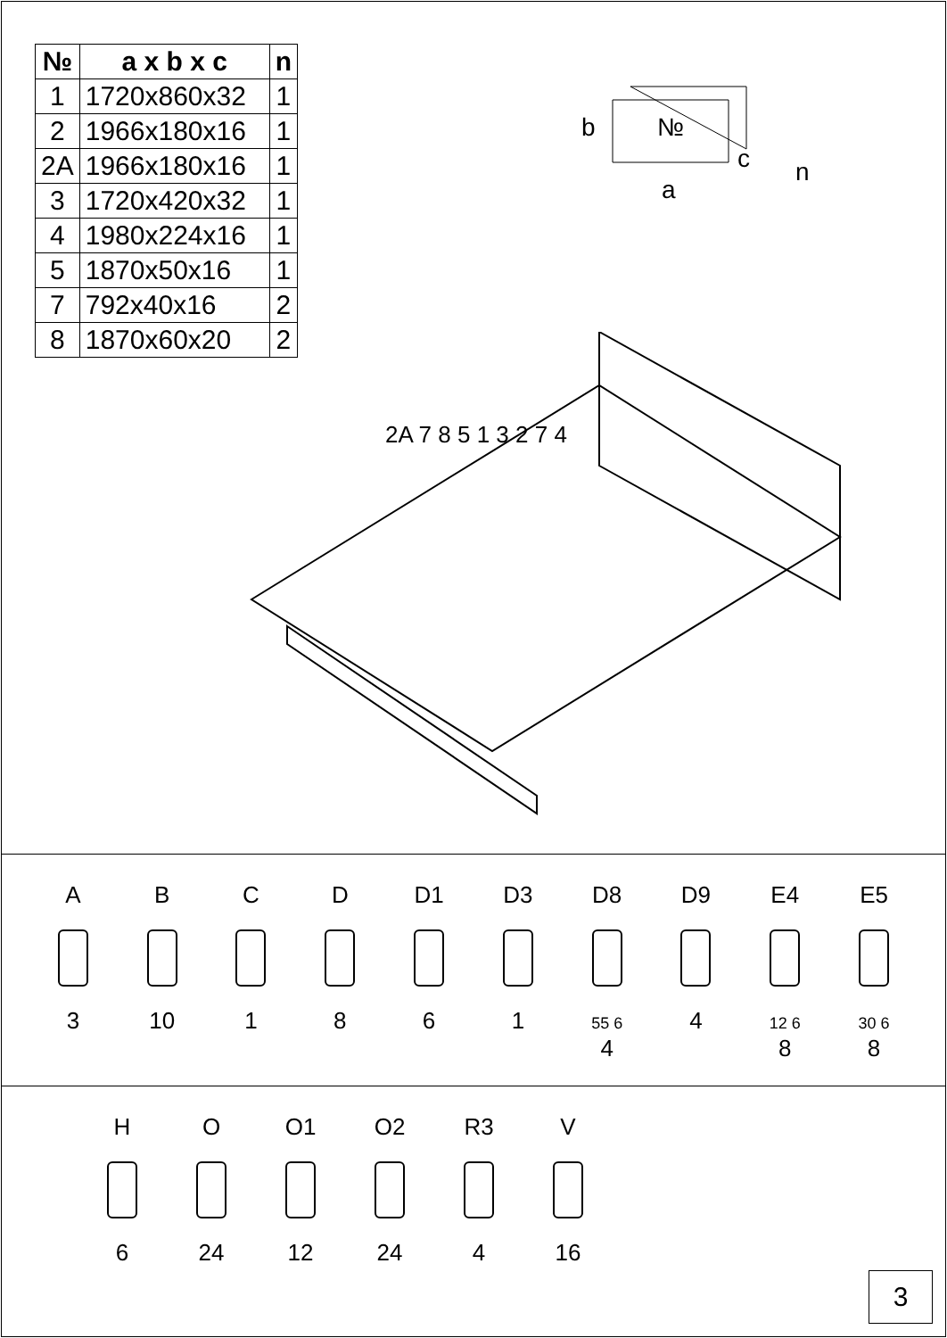| № | a x b x c | n |
| --- | --- | --- |
| 1 | 1720x860x32 | 1 |
| 2 | 1966x180x16 | 1 |
| 2A | 1966x180x16 | 1 |
| 3 | 1720x420x32 | 1 |
| 4 | 1980x224x16 | 1 |
| 5 | 1870x50x16 | 1 |
| 7 | 792x40x16 | 2 |
| 8 | 1870x60x20 | 2 |
b №
c n
a
2A 7 8 5 1 3 2 7 4
A
3
B
10
C
1
D
8
D1
6
D3
1
D8
55 6
4
D9
4
E4
12 6
8
E5
30 6
8
H
6
O
24
O1
12
O2
24
R3
4
V
16
3